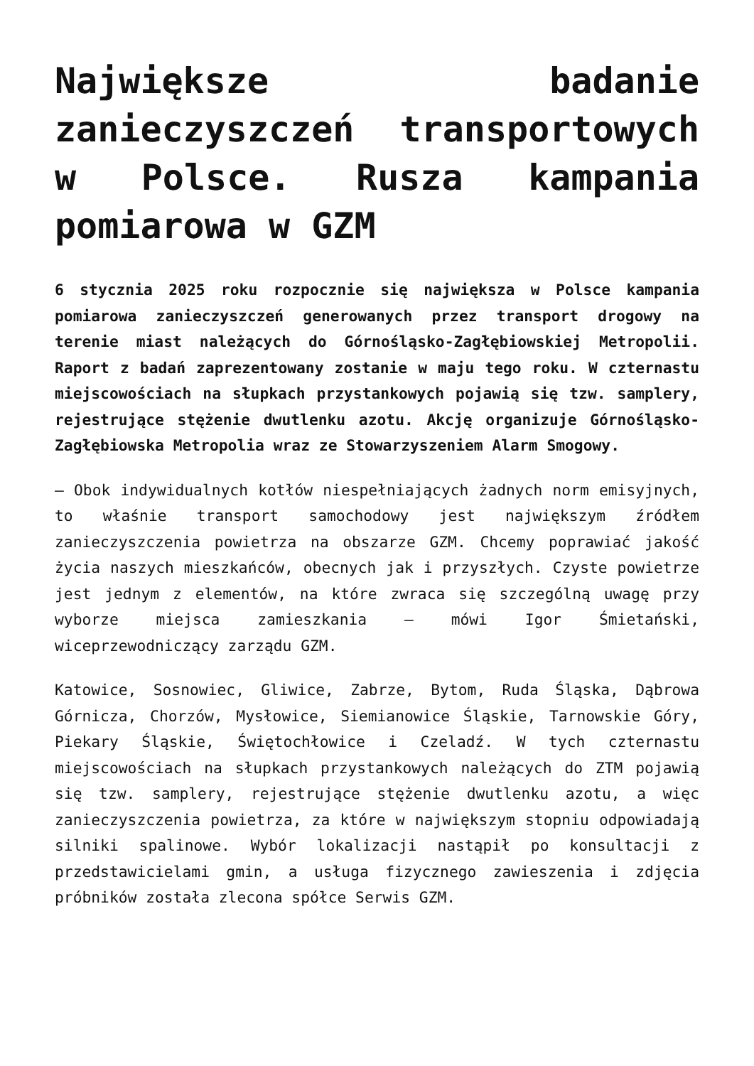Największe badanie zanieczyszczeń transportowych w Polsce. Rusza kampania pomiarowa w GZM
6 stycznia 2025 roku rozpocznie się największa w Polsce kampania pomiarowa zanieczyszczeń generowanych przez transport drogowy na terenie miast należących do Górnośląsko-Zagłębiowskiej Metropolii. Raport z badań zaprezentowany zostanie w maju tego roku. W czternastu miejscowościach na słupkach przystankowych pojawią się tzw. samplery, rejestrujące stężenie dwutlenku azotu. Akcję organizuje Górnośląsko-Zagłębiowska Metropolia wraz ze Stowarzyszeniem Alarm Smogowy.
– Obok indywidualnych kotłów niespełniających żadnych norm emisyjnych, to właśnie transport samochodowy jest największym źródłem zanieczyszczenia powietrza na obszarze GZM. Chcemy poprawiać jakość życia naszych mieszkańców, obecnych jak i przyszłych. Czyste powietrze jest jednym z elementów, na które zwraca się szczególną uwagę przy wyborze miejsca zamieszkania – mówi Igor Śmietański, wiceprzewodniczący zarządu GZM.
Katowice, Sosnowiec, Gliwice, Zabrze, Bytom, Ruda Śląska, Dąbrowa Górnicza, Chorzów, Mysłowice, Siemianowice Śląskie, Tarnowskie Góry, Piekary Śląskie, Świętochłowice i Czeladź. W tych czternastu miejscowościach na słupkach przystankowych należących do ZTM pojawią się tzw. samplery, rejestrujące stężenie dwutlenku azotu, a więc zanieczyszczenia powietrza, za które w największym stopniu odpowiadają silniki spalinowe. Wybór lokalizacji nastąpił po konsultacji z przedstawicielami gmin, a usługa fizycznego zawieszenia i zdjęcia próbników została zlecona spółce Serwis GZM.